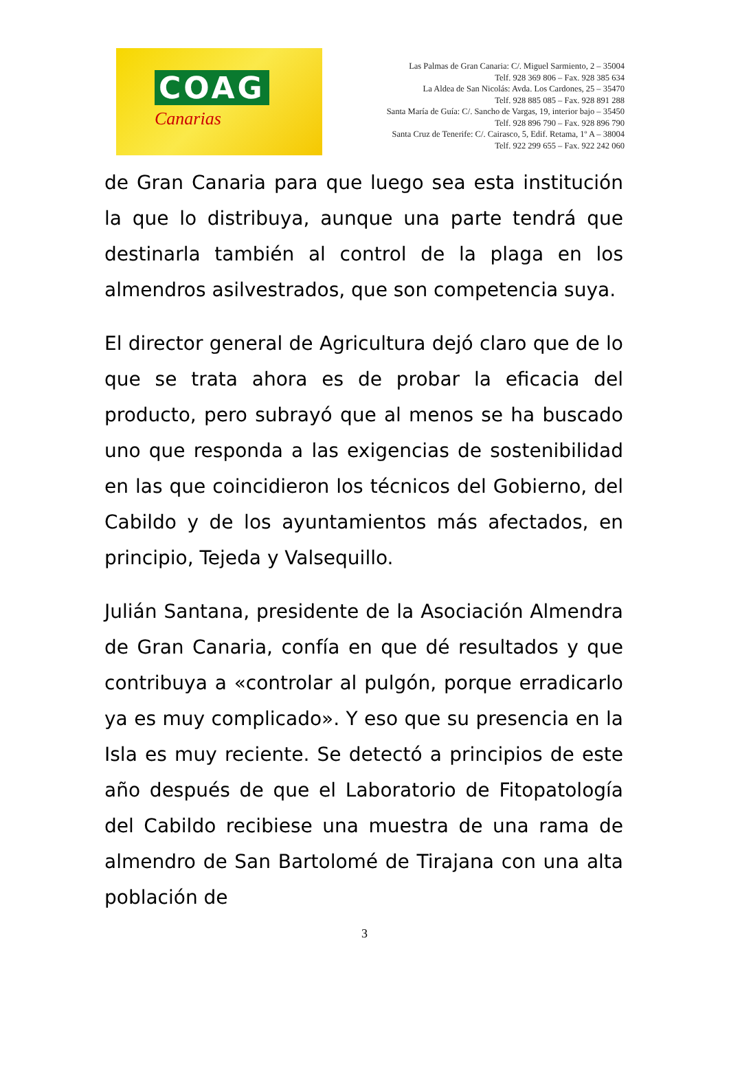COAG
Canarias
Las Palmas de Gran Canaria: C/. Miguel Sarmiento, 2 – 35004
Telf. 928 369 806 – Fax. 928 385 634
La Aldea de San Nicolás: Avda. Los Cardones, 25 – 35470
Telf. 928 885 085 – Fax. 928 891 288
Santa María de Guía: C/. Sancho de Vargas, 19, interior bajo – 35450
Telf. 928 896 790 – Fax. 928 896 790
Santa Cruz de Tenerife: C/. Cairasco, 5, Edif. Retama, 1º A – 38004
Telf. 922 299 655 – Fax. 922 242 060
de Gran Canaria para que luego sea esta institución la que lo distribuya, aunque una parte tendrá que destinarla también al control de la plaga en los almendros asilvestrados, que son competencia suya.
El director general de Agricultura dejó claro que de lo que se trata ahora es de probar la eficacia del producto, pero subrayó que al menos se ha buscado uno que responda a las exigencias de sostenibilidad en las que coincidieron los técnicos del Gobierno, del Cabildo y de los ayuntamientos más afectados, en principio, Tejeda y Valsequillo.
Julián Santana, presidente de la Asociación Almendra de Gran Canaria, confía en que dé resultados y que contribuya a «controlar al pulgón, porque erradicarlo ya es muy complicado». Y eso que su presencia en la Isla es muy reciente. Se detectó a principios de este año después de que el Laboratorio de Fitopatología del Cabildo recibiese una muestra de una rama de almendro de San Bartolomé de Tirajana con una alta población de
3